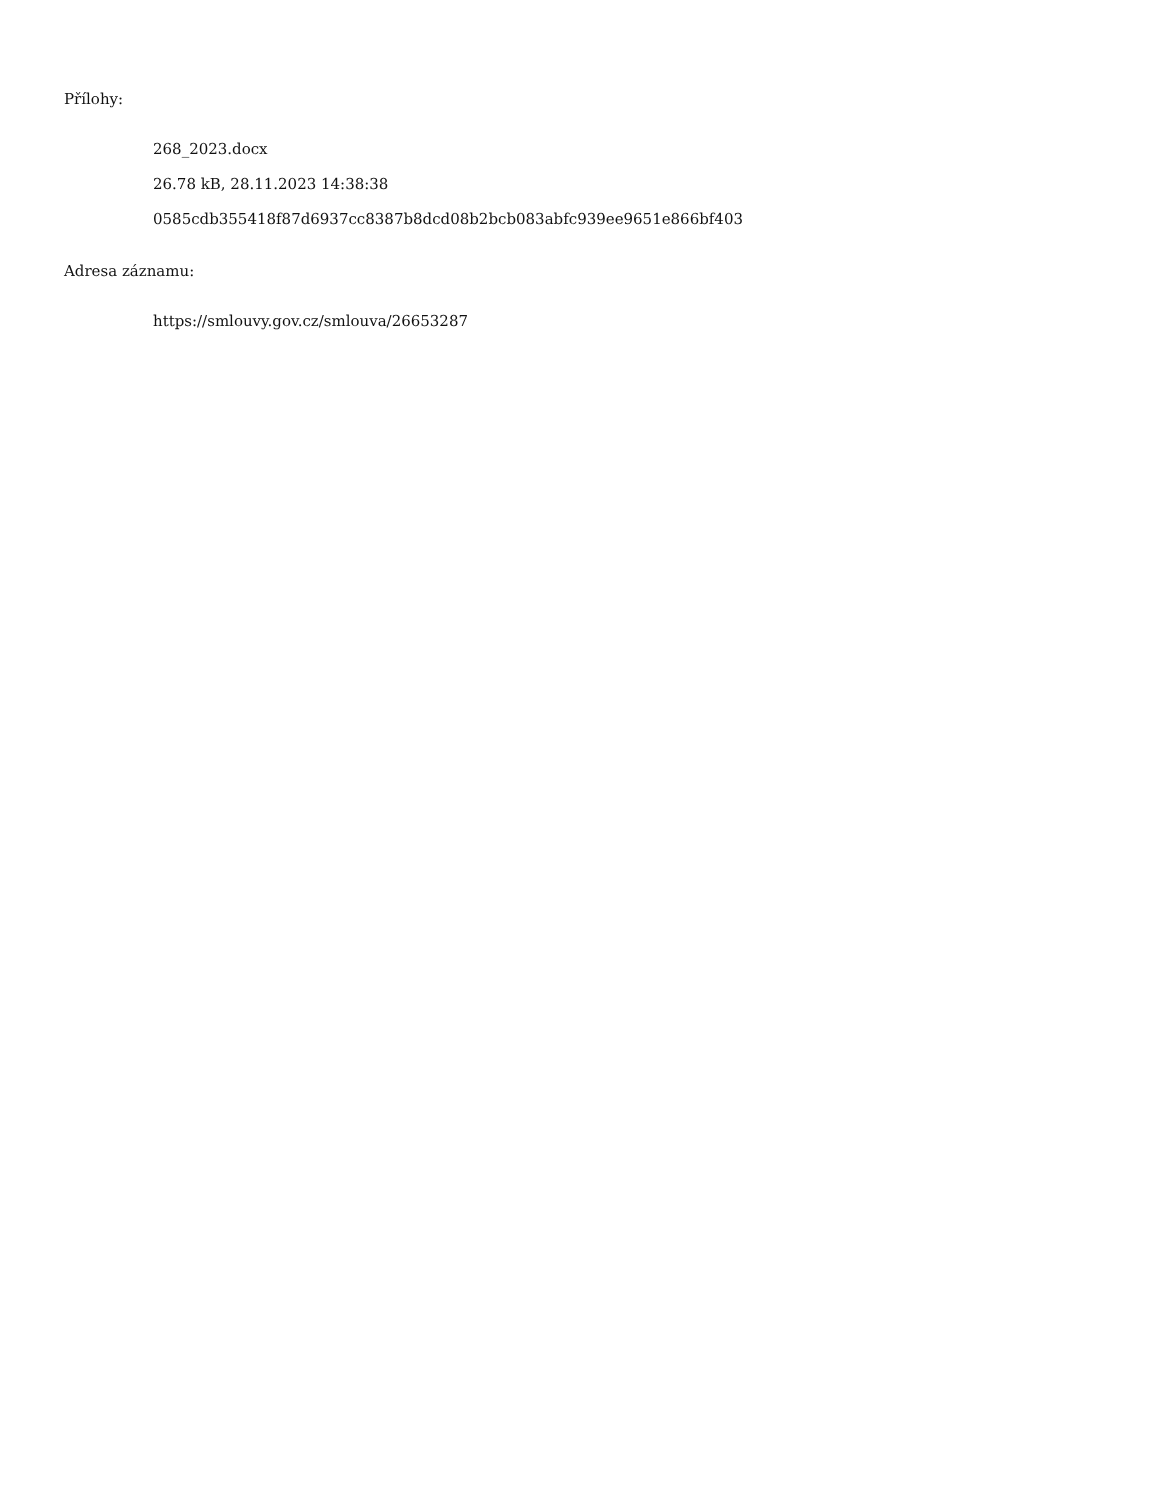Přílohy:
268_2023.docx
26.78 kB, 28.11.2023 14:38:38
0585cdb355418f87d6937cc8387b8dcd08b2bcb083abfc939ee9651e866bf403
Adresa záznamu:
https://smlouvy.gov.cz/smlouva/26653287